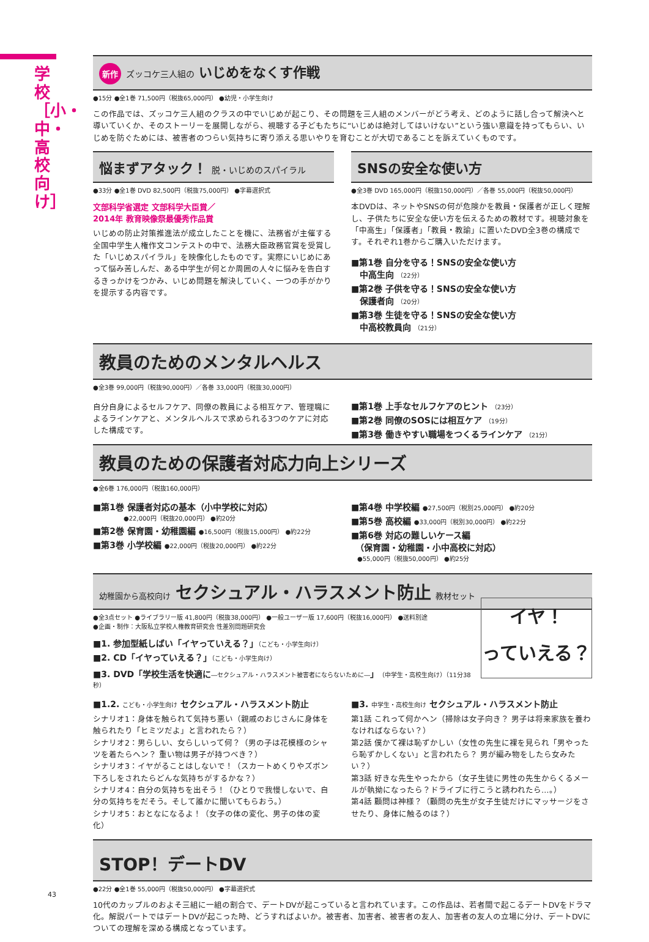学校［小・中・高校向け］
新作 ズッコケ三人組の いじめをなくす作戦
●15分 ●全1巻 71,500円（税抜65,000円） ●幼児・小学生向け
この作品では、ズッコケ三人組のクラスの中でいじめが起こり、その問題を三人組のメンバーがどう考え、どのように話し合って解決へと導いていくか、そのストーリーを展開しながら、視聴する子どもたちに“いじめは絶対してはいけない”という強い意識を持ってもらい、いじめを防ぐためには、被害者のつらい気持ちに寄り添える思いやりを育むことが大切であることを訴えていくものです。
悩まずアタック！ 脱・いじめのスパイラル
●33分 ●全1巻 DVD 82,500円（税抜75,000円） ●字幕選択式
文部科学省選定 文部科学大臣賞／
2014年 教育映像祭最優秀作品賞
いじめの防止対策推進法が成立したことを機に、法務省が主催する全国中学生人権作文コンテストの中で、法務大臣政務官賞を受賞した「いじめスパイラル」を映像化したものです。実際にいじめにあって悩み苦しんだ、ある中学生が何とか周囲の人々に悩みを告白するきっかけをつかみ、いじめ問題を解決していく、一つの手がかりを提示する内容です。
SNSの安全な使い方
●全3巻 DVD 165,000円（税抜150,000円）／各巻 55,000円（税抜50,000円）
本DVDは、ネットやSNSの何が危険かを教員・保護者が正しく理解し、子供たちに安全な使い方を伝えるための教材です。視聴対象を「中高生」「保護者」「教員・教諭」に置いたDVD全3巻の構成です。それぞれ1巻からご購入いただけます。
■第1巻 自分を守る！SNSの安全な使い方
　中高生向 （22分）
■第2巻 子供を守る！SNSの安全な使い方
　保護者向 （20分）
■第3巻 生徒を守る！SNSの安全な使い方
　中高校教員向 （21分）
教員のためのメンタルヘルス
●全3巻 99,000円（税抜90,000円）／各巻 33,000円（税抜30,000円）
自分自身によるセルフケア、同僚の教員による相互ケア、管理職によるラインケアと、メンタルヘルスで求められる3つのケアに対応した構成です。
■第1巻 上手なセルフケアのヒント （23分）
■第2巻 同僚のSOSには相互ケア （19分）
■第3巻 働きやすい職場をつくるラインケア （21分）
教員のための保護者対応力向上シリーズ
●全6巻 176,000円（税抜160,000円）
■第1巻 保護者対応の基本（小中学校に対応）
　　　　　●22,000円（税抜20,000円） ●約20分
■第2巻 保育園・幼稚園編 ●16,500円（税抜15,000円） ●約22分
■第3巻 小学校編 ●22,000円（税抜20,000円） ●約22分
■第4巻 中学校編 ●27,500円（税別25,000円） ●約20分
■第5巻 高校編 ●33,000円（税別30,000円） ●約22分
■第6巻 対応の難しいケース編
　（保育園・幼稚園・小中高校に対応）
　●55,000円（税抜50,000円） ●約25分
幼稚園から高校向け セクシュアル・ハラスメント防止 教材セット
イヤ！
っていえる？
●全3点セット ●ライブラリー版 41,800円（税抜38,000円） ●一般ユーザー版 17,600円（税抜16,000円） ●送料別途
●企画・制作：大阪私立学校人権教育研究会 性差別問題研究会
■1. 参加型紙しばい「イヤっていえる？」（こども・小学生向け）
■2. CD「イヤっていえる？」（こども・小学生向け）
■3. DVD「学校生活を快適に―セクシュアル・ハラスメント被害者にならないために―」（中学生・高校生向け）（11分38秒）
■1.2. こども・小学生向け セクシュアル・ハラスメント防止
シナリオ1：身体を触られて気持ち悪い（親戚のおじさんに身体を触られたり「ヒミツだよ」と言われたら？）
シナリオ2：男らしい、女らしいって何？（男の子は花模様のシャツを着たらヘン？ 重い物は男子が持つべき？）
シナリオ3：イヤがることはしないで！（スカートめくりやズボン下ろしをされたらどんな気持ちがするかな？）
シナリオ4：自分の気持ちを出そう！（ひとりで我慢しないで、自分の気持ちをだそう。そして誰かに聞いてもらおう。）
シナリオ5：おとなになるよ！（女子の体の変化、男子の体の変化）
■3. 中学生・高校生向け セクシュアル・ハラスメント防止
第1話 これって何かヘン（掃除は女子向き？ 男子は将来家族を養わなければならない？）
第2話 僕かて裸は恥ずかしい（女性の先生に裸を見られ「男やったら恥ずかしくない」と言われたら？ 男が編み物をしたら女みたい？）
第3話 好きな先生やったから（女子生徒に男性の先生からくるメールが執拗になったら？ドライブに行こうと誘われたら…。）
第4話 顧問は神様？（顧問の先生が女子生徒だけにマッサージをさせたり、身体に触るのは？）
STOP！デートDV
●22分 ●全1巻 55,000円（税抜50,000円） ●字幕選択式
10代のカップルのおよそ三組に一組の割合で、デートDVが起こっていると言われています。この作品は、若者間で起こるデートDVをドラマ化。解説パートではデートDVが起こった時、どうすればよいか。被害者、加害者、被害者の友人、加害者の友人の立場に分け、デートDVについての理解を深める構成となっています。
43